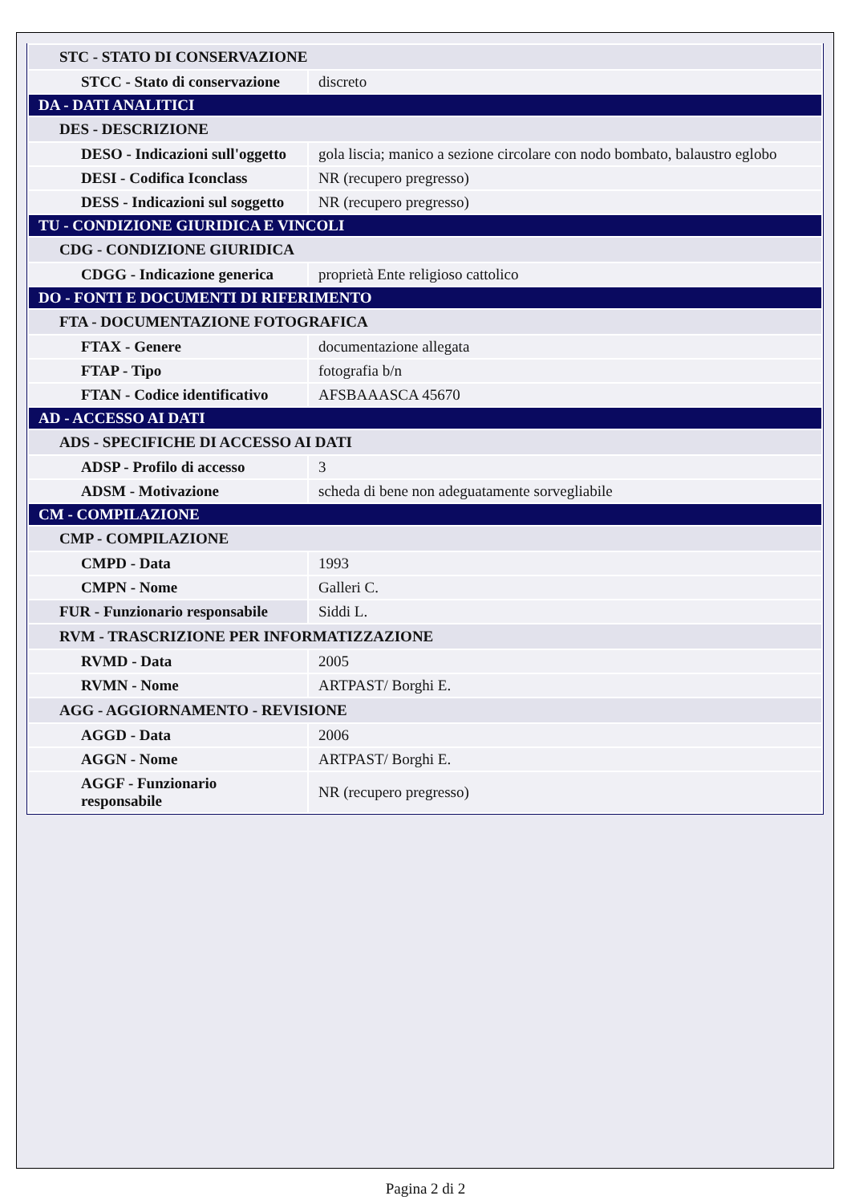| STC - STATO DI CONSERVAZIONE | |
| STCC - Stato di conservazione | discreto |
| DA - DATI ANALITICI | |
| DES - DESCRIZIONE | |
| DESO - Indicazioni sull'oggetto | gola liscia; manico a sezione circolare con nodo bombato, balaustro eglobo |
| DESI - Codifica Iconclass | NR (recupero pregresso) |
| DESS - Indicazioni sul soggetto | NR (recupero pregresso) |
| TU - CONDIZIONE GIURIDICA E VINCOLI | |
| CDG - CONDIZIONE GIURIDICA | |
| CDGG - Indicazione generica | proprietà Ente religioso cattolico |
| DO - FONTI E DOCUMENTI DI RIFERIMENTO | |
| FTA - DOCUMENTAZIONE FOTOGRAFICA | |
| FTAX - Genere | documentazione allegata |
| FTAP - Tipo | fotografia b/n |
| FTAN - Codice identificativo | AFSBAAASCA 45670 |
| AD - ACCESSO AI DATI | |
| ADS - SPECIFICHE DI ACCESSO AI DATI | |
| ADSP - Profilo di accesso | 3 |
| ADSM - Motivazione | scheda di bene non adeguatamente sorvegliabile |
| CM - COMPILAZIONE | |
| CMP - COMPILAZIONE | |
| CMPD - Data | 1993 |
| CMPN - Nome | Galleri C. |
| FUR - Funzionario responsabile | Siddi L. |
| RVM - TRASCRIZIONE PER INFORMATIZZAZIONE | |
| RVMD - Data | 2005 |
| RVMN - Nome | ARTPAST/ Borghi E. |
| AGG - AGGIORNAMENTO - REVISIONE | |
| AGGD - Data | 2006 |
| AGGN - Nome | ARTPAST/ Borghi E. |
| AGGF - Funzionario responsabile | NR (recupero pregresso) |
Pagina 2 di 2